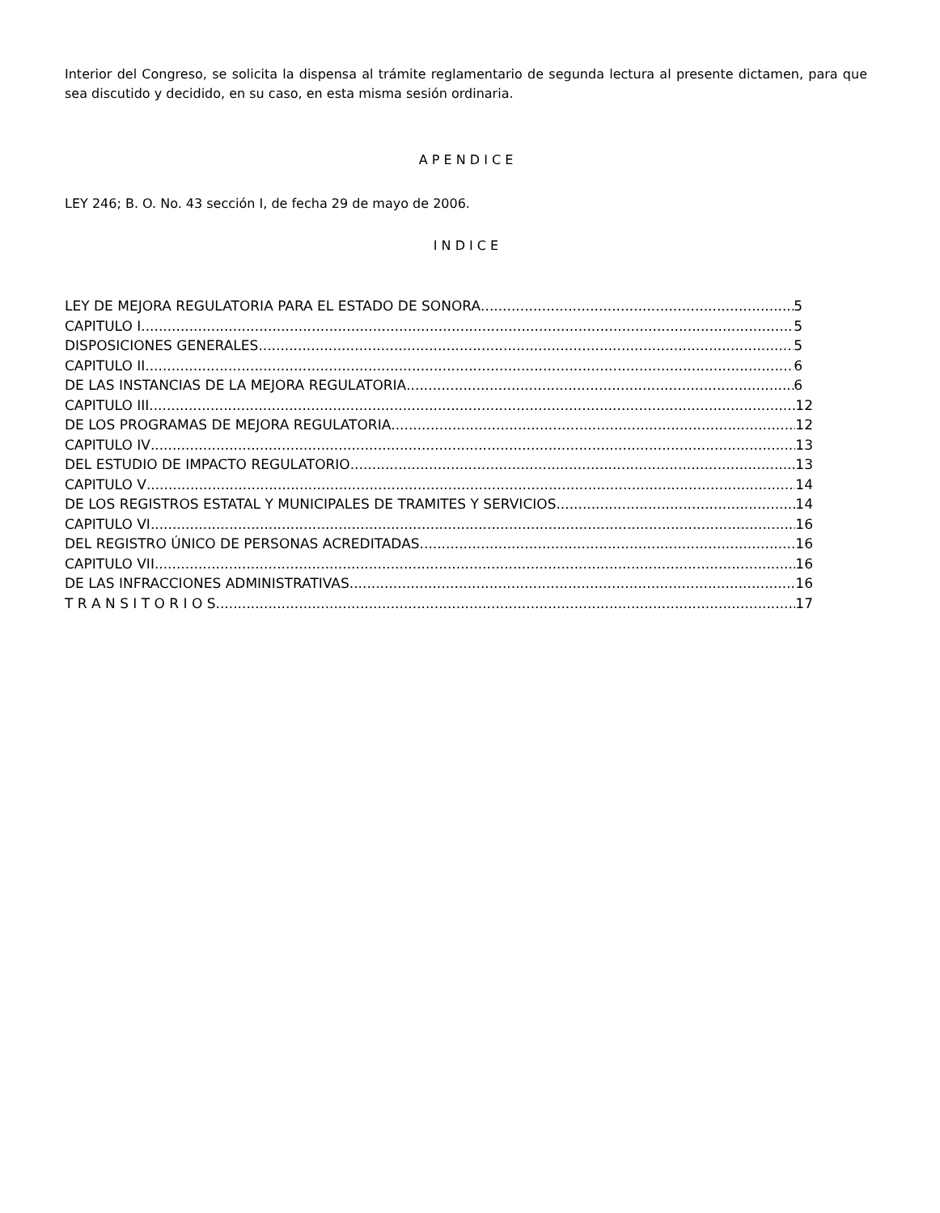Interior del Congreso, se solicita la dispensa al trámite reglamentario de segunda lectura al presente dictamen, para que sea discutido y decidido, en su caso, en esta misma sesión ordinaria.
A P E N D I C E
LEY 246; B. O. No. 43 sección I, de fecha 29 de mayo de 2006.
I N D I C E
LEY DE MEJORA REGULATORIA PARA EL ESTADO DE SONORA 5
CAPITULO I 5
DISPOSICIONES GENERALES 5
CAPITULO II 6
DE LAS INSTANCIAS DE LA MEJORA REGULATORIA 6
CAPITULO III 12
DE LOS PROGRAMAS DE MEJORA REGULATORIA 12
CAPITULO IV 13
DEL ESTUDIO DE IMPACTO REGULATORIO 13
CAPITULO V 14
DE LOS REGISTROS ESTATAL Y MUNICIPALES DE TRAMITES Y SERVICIOS 14
CAPITULO VI 16
DEL REGISTRO ÚNICO DE PERSONAS ACREDITADAS 16
CAPITULO VII 16
DE LAS INFRACCIONES ADMINISTRATIVAS 16
T R A N S I T O R I O S 17